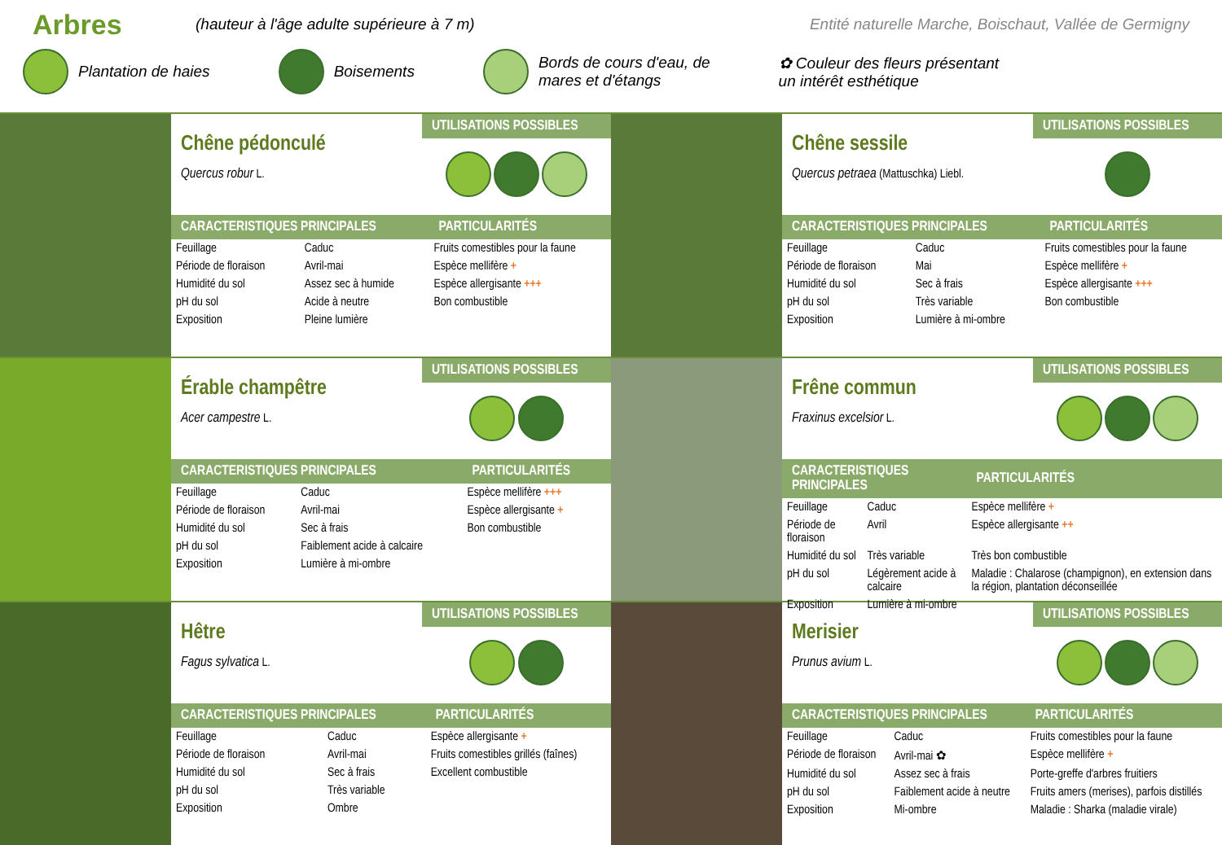Arbres
(hauteur à l'âge adulte supérieure à 7 m) Entité naturelle Marche, Boischaut, Vallée de Germigny
Plantation de haies Boisements Bords de cours d'eau, de
mares et d'étangs ✿ Couleur des fleurs présentant
un intérêt esthétique
Chêne pédonculé
Quercus robur L.
UTILISATIONS POSSIBLES
| CARACTERISTIQUES PRINCIPALES | | PARTICULARITÉS |
| --- | --- | --- |
| Feuillage | Caduc | Fruits comestibles pour la faune |
| Période de floraison | Avril-mai | Espèce mellifère + |
| Humidité du sol | Assez sec à humide | Espèce allergisante +++ |
| pH du sol | Acide à neutre | Bon combustible |
| Exposition | Pleine lumière | |
Chêne sessile
Quercus petraea (Mattuschka) Liebl.
UTILISATIONS POSSIBLES
| CARACTERISTIQUES PRINCIPALES | | PARTICULARITÉS |
| --- | --- | --- |
| Feuillage | Caduc | Fruits comestibles pour la faune |
| Période de floraison | Mai | Espèce mellifère + |
| Humidité du sol | Sec à frais | Espèce allergisante +++ |
| pH du sol | Très variable | Bon combustible |
| Exposition | Lumière à mi-ombre | |
Érable champêtre
Acer campestre L.
UTILISATIONS POSSIBLES
| CARACTERISTIQUES PRINCIPALES | | PARTICULARITÉS |
| --- | --- | --- |
| Feuillage | Caduc | Espèce mellifère +++ |
| Période de floraison | Avril-mai | Espèce allergisante + |
| Humidité du sol | Sec à frais | Bon combustible |
| pH du sol | Faiblement acide à calcaire | |
| Exposition | Lumière à mi-ombre | |
Frêne commun
Fraxinus excelsior L.
UTILISATIONS POSSIBLES
| CARACTERISTIQUES PRINCIPALES | | PARTICULARITÉS |
| --- | --- | --- |
| Feuillage | Caduc | Espèce mellifère + |
| Période de floraison | Avril | Espèce allergisante ++ |
| Humidité du sol | Très variable | Très bon combustible |
| pH du sol | Légèrement acide à calcaire | Maladie : Chalarose (champignon), en extension dans la région, plantation déconseillée |
| Exposition | Lumière à mi-ombre | |
Hêtre
Fagus sylvatica L.
UTILISATIONS POSSIBLES
| CARACTERISTIQUES PRINCIPALES | | PARTICULARITÉS |
| --- | --- | --- |
| Feuillage | Caduc | Espèce allergisante + |
| Période de floraison | Avril-mai | Fruits comestibles grillés (faînes) |
| Humidité du sol | Sec à frais | Excellent combustible |
| pH du sol | Très variable | |
| Exposition | Ombre | |
Merisier
Prunus avium L.
UTILISATIONS POSSIBLES
| CARACTERISTIQUES PRINCIPALES | | PARTICULARITÉS |
| --- | --- | --- |
| Feuillage | Caduc | Fruits comestibles pour la faune |
| Période de floraison | Avril-mai ✿ | Espèce mellifère + |
| Humidité du sol | Assez sec à frais | Porte-greffe d'arbres fruitiers |
| pH du sol | Faiblement acide à neutre | Fruits amers (merises), parfois distillés |
| Exposition | Mi-ombre | Maladie : Sharka (maladie virale) |